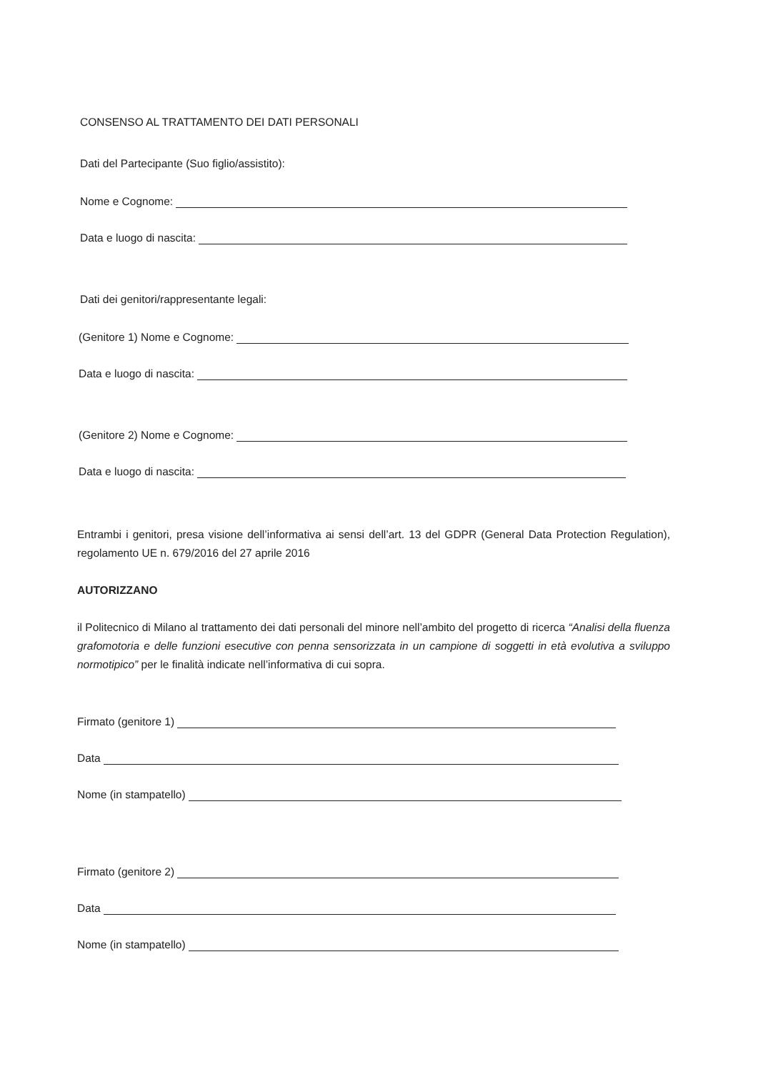CONSENSO AL TRATTAMENTO DEI DATI PERSONALI
Dati del Partecipante (Suo figlio/assistito):
Nome e Cognome:
Data e luogo di nascita:
Dati dei genitori/rappresentante legali:
(Genitore 1) Nome e Cognome:
Data e luogo di nascita:
(Genitore 2) Nome e Cognome:
Data e luogo di nascita:
Entrambi i genitori, presa visione dell’informativa ai sensi dell’art. 13 del GDPR (General Data Protection Regulation), regolamento UE n. 679/2016 del 27 aprile 2016
AUTORIZZANO
il Politecnico di Milano al trattamento dei dati personali del minore nell’ambito del progetto di ricerca “Analisi della fluenza grafomotoria e delle funzioni esecutive con penna sensorizzata in un campione di soggetti in età evolutiva a sviluppo normotipico” per le finalità indicate nell’informativa di cui sopra.
Firmato (genitore 1)
Data
Nome (in stampatello)
Firmato (genitore 2)
Data
Nome (in stampatello)